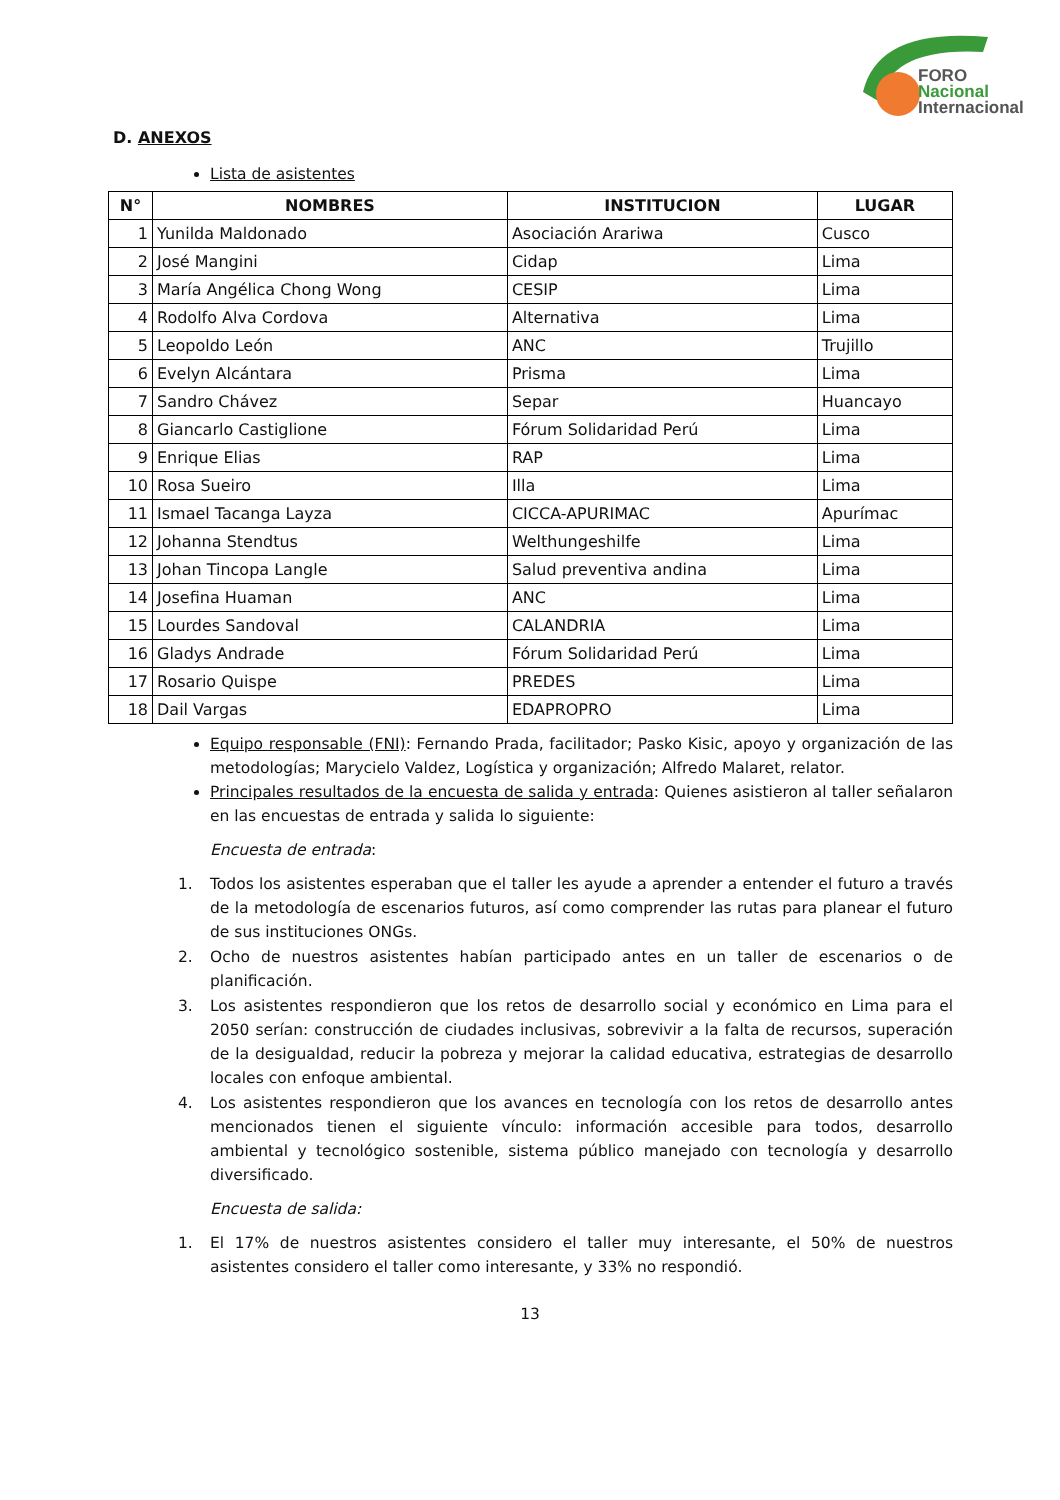FORO
Nacional
Internacional
D. ANEXOS
Lista de asistentes
| N° | NOMBRES | INSTITUCION | LUGAR |
| --- | --- | --- | --- |
| 1 | Yunilda Maldonado | Asociación Arariwa | Cusco |
| 2 | José Mangini | Cidap | Lima |
| 3 | María Angélica Chong Wong | CESIP | Lima |
| 4 | Rodolfo Alva Cordova | Alternativa | Lima |
| 5 | Leopoldo León | ANC | Trujillo |
| 6 | Evelyn Alcántara | Prisma | Lima |
| 7 | Sandro Chávez | Separ | Huancayo |
| 8 | Giancarlo Castiglione | Fórum Solidaridad Perú | Lima |
| 9 | Enrique Elias | RAP | Lima |
| 10 | Rosa Sueiro | Illa | Lima |
| 11 | Ismael Tacanga Layza | CICCA-APURIMAC | Apurímac |
| 12 | Johanna Stendtus | Welthungeshilfe | Lima |
| 13 | Johan Tincopa Langle | Salud preventiva andina | Lima |
| 14 | Josefina Huaman | ANC | Lima |
| 15 | Lourdes Sandoval | CALANDRIA | Lima |
| 16 | Gladys Andrade | Fórum Solidaridad Perú | Lima |
| 17 | Rosario Quispe | PREDES | Lima |
| 18 | Dail Vargas | EDAPROPRO | Lima |
Equipo responsable (FNI): Fernando Prada, facilitador; Pasko Kisic, apoyo y organización de las metodologías; Marycielo Valdez, Logística y organización; Alfredo Malaret, relator.
Principales resultados de la encuesta de salida y entrada: Quienes asistieron al taller señalaron en las encuestas de entrada y salida lo siguiente:
Encuesta de entrada:
1. Todos los asistentes esperaban que el taller les ayude a aprender a entender el futuro a través de la metodología de escenarios futuros, así como comprender las rutas para planear el futuro de sus instituciones ONGs.
2. Ocho de nuestros asistentes habían participado antes en un taller de escenarios o de planificación.
3. Los asistentes respondieron que los retos de desarrollo social y económico en Lima para el 2050 serían: construcción de ciudades inclusivas, sobrevivir a la falta de recursos, superación de la desigualdad, reducir la pobreza y mejorar la calidad educativa, estrategias de desarrollo locales con enfoque ambiental.
4. Los asistentes respondieron que los avances en tecnología con los retos de desarrollo antes mencionados tienen el siguiente vínculo: información accesible para todos, desarrollo ambiental y tecnológico sostenible, sistema público manejado con tecnología y desarrollo diversificado.
Encuesta de salida:
1. El 17% de nuestros asistentes considero el taller muy interesante, el 50% de nuestros asistentes considero el taller como interesante, y 33% no respondió.
13